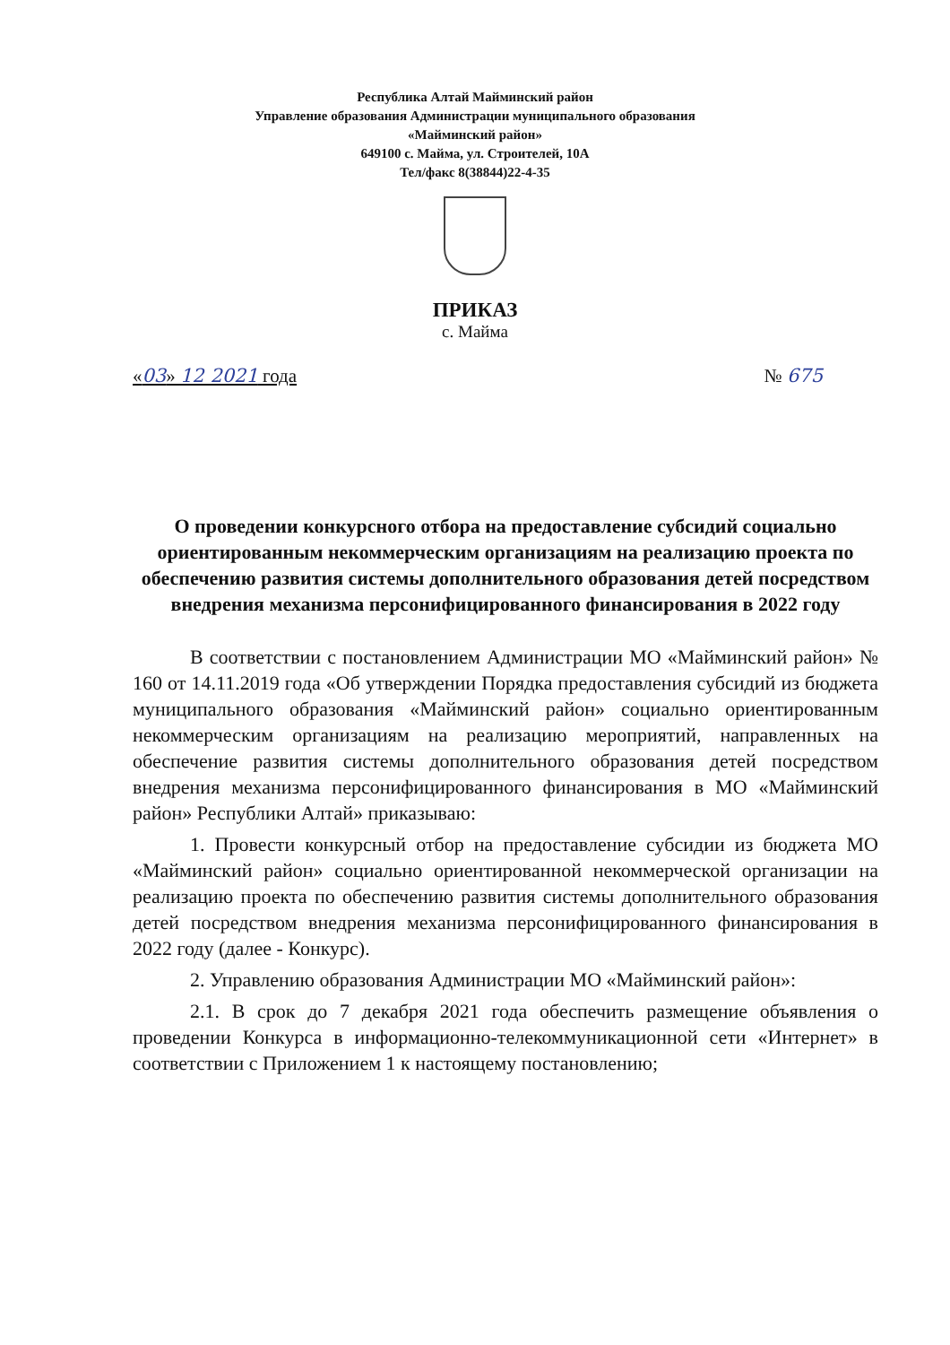Республика Алтай Майминский район
Управление образования Администрации муниципального образования
«Майминский район»
649100 с. Майма, ул. Строителей, 10А
Тел/факс 8(38844)22-4-35
ПРИКАЗ
с. Майма
«03» 12 2021 года № 675
О проведении конкурсного отбора на предоставление субсидий социально ориентированным некоммерческим организациям на реализацию проекта по обеспечению развития системы дополнительного образования детей посредством внедрения механизма персонифицированного финансирования в 2022 году
В соответствии с постановлением Администрации МО «Майминский район» № 160 от 14.11.2019 года «Об утверждении Порядка предоставления субсидий из бюджета муниципального образования «Майминский район» социально ориентированным некоммерческим организациям на реализацию мероприятий, направленных на обеспечение развития системы дополнительного образования детей посредством внедрения механизма персонифицированного финансирования в МО «Майминский район» Республики Алтай» приказываю:
1. Провести конкурсный отбор на предоставление субсидии из бюджета МО «Майминский район» социально ориентированной некоммерческой организации на реализацию проекта по обеспечению развития системы дополнительного образования детей посредством внедрения механизма персонифицированного финансирования в 2022 году (далее - Конкурс).
2. Управлению образования Администрации МО «Майминский район»:
2.1. В срок до 7 декабря 2021 года обеспечить размещение объявления о проведении Конкурса в информационно-телекоммуникационной сети «Интернет» в соответствии с Приложением 1 к настоящему постановлению;